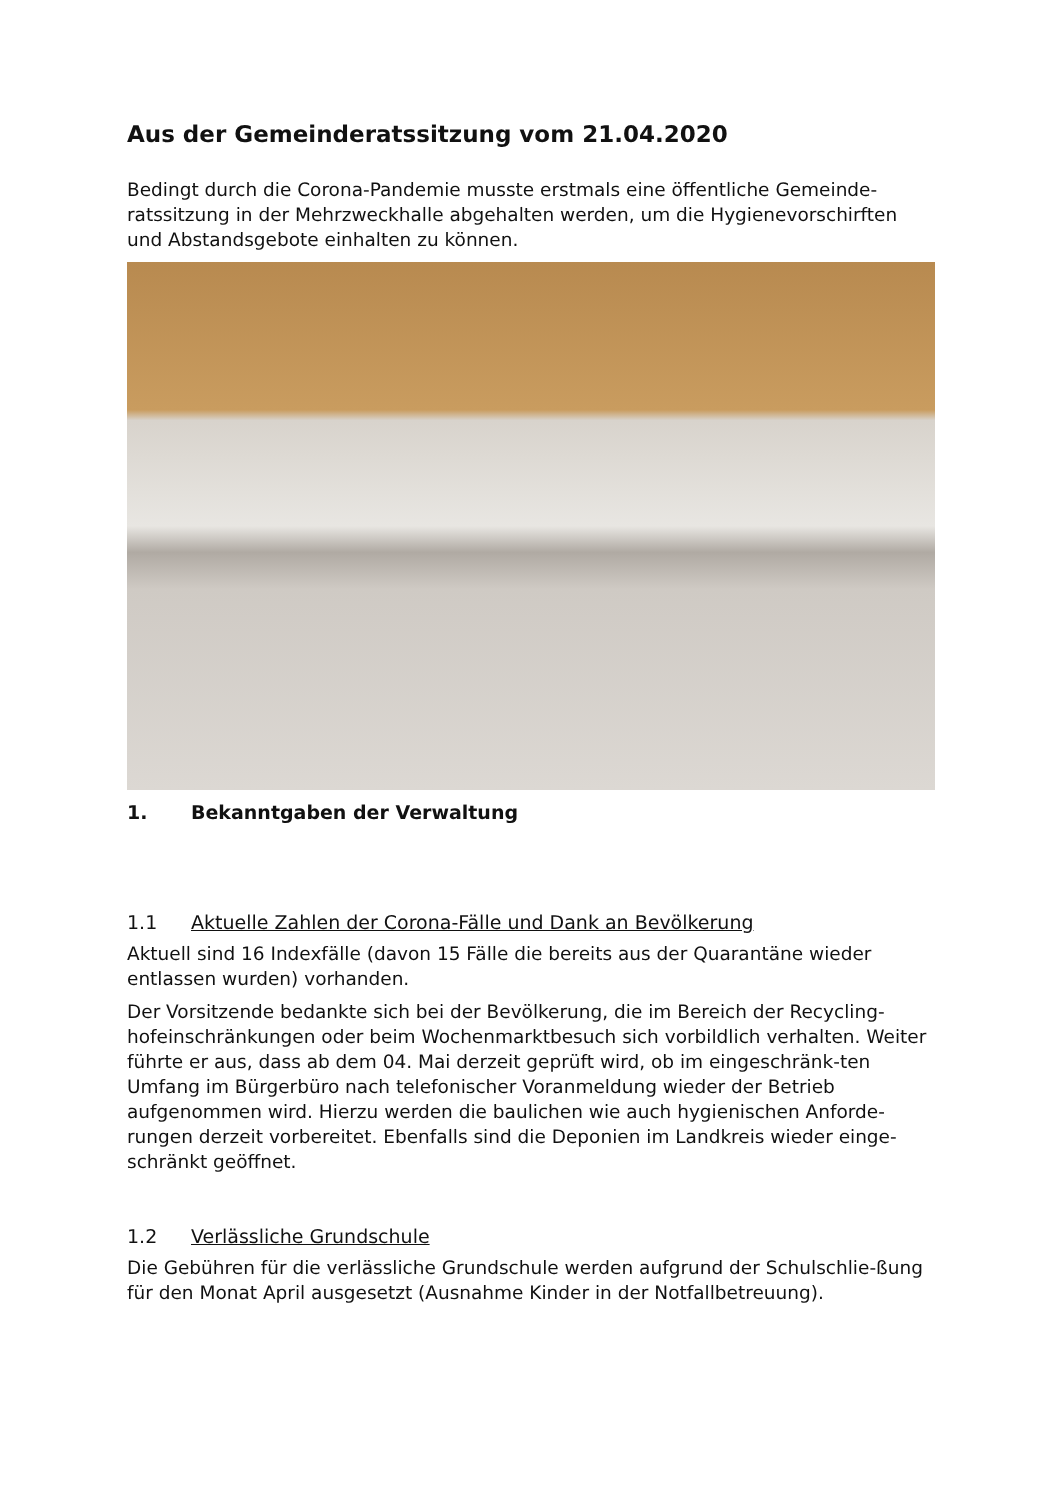Aus der Gemeinderatssitzung vom 21.04.2020
Bedingt durch die Corona-Pandemie musste erstmals eine öffentliche Gemeinde-ratssitzung in der Mehrzweckhalle abgehalten werden, um die Hygienevorschirften und Abstandsgebote einhalten zu können.
1. Bekanntgaben der Verwaltung
1.1 Aktuelle Zahlen der Corona-Fälle und Dank an Bevölkerung
Aktuell sind 16 Indexfälle (davon 15 Fälle die bereits aus der Quarantäne wieder entlassen wurden) vorhanden.
Der Vorsitzende bedankte sich bei der Bevölkerung, die im Bereich der Recycling-hofeinschränkungen oder beim Wochenmarktbesuch sich vorbildlich verhalten. Weiter führte er aus, dass ab dem 04. Mai derzeit geprüft wird, ob im eingeschränk-ten Umfang im Bürgerbüro nach telefonischer Voranmeldung wieder der Betrieb aufgenommen wird. Hierzu werden die baulichen wie auch hygienischen Anforde-rungen derzeit vorbereitet. Ebenfalls sind die Deponien im Landkreis wieder einge-schränkt geöffnet.
1.2 Verlässliche Grundschule
Die Gebühren für die verlässliche Grundschule werden aufgrund der Schulschlie-ßung für den Monat April ausgesetzt (Ausnahme Kinder in der Notfallbetreuung).